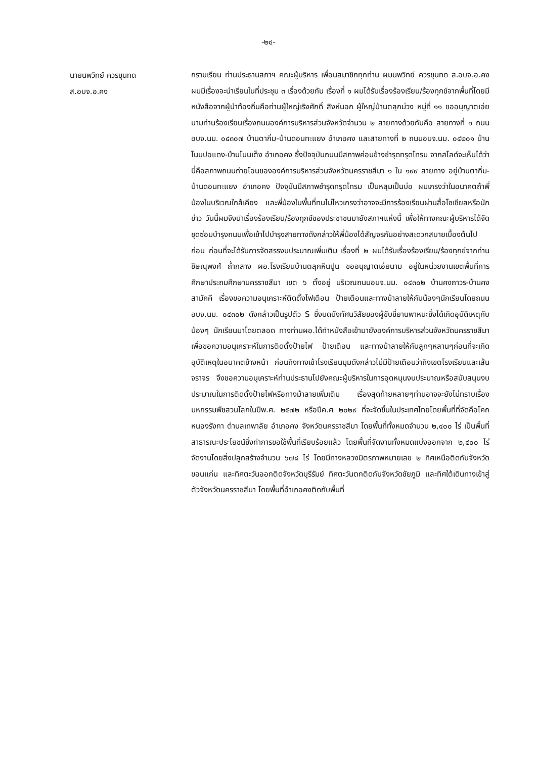-๒๔-
นายนพวิทย์ ควรขุนทด
ส.อบจ.อ.คง
กราบเรียน ท่านประธานสภาฯ คณะผู้บริหาร เพื่อนสมาชิกทุกท่าน ผมนพวิทย์ ควรขุนทด ส.อบจ.อ.คง ผมมีเรื่องจะนำเรียนในที่ประชุม ๓ เรื่องด้วยกัน เรื่องที่ ๑ ผมได้รับเรื่องร้องเรียน/ร้องทุกข์จากพื้นที่โดยมีหนังสือจากผู้นำท้องถิ่นคือท่านผู้ใหญ่เริงศักดิ์ สิงห์นอก ผู้ใหญ่บ้านตลุกม่วง หมู่ที่ ๑๑ ขออนุญาตเอ่ยนามท่านร้องเรียนเรื่องถนนองค์การบริหารส่วนจังหวัดจำนวน ๒ สายทางด้วยกันคือ สายทางที่ ๑ ถนนอบจ.นม. ๐๔๓๐๗ บ้านตากิ่ม-บ้านดอนทะแยง อำเภอคง และสายทางที่ ๒ ถนนอบจ.นม. ๐๔๒๐๑ บ้านโนนปอแดง-บ้านโนนเต็ง อำเภอคง ซึ่งปัจจุบันถนนมีสภาพค่อนข้างชำรุดทรุดโทรม จากสไลด์จะเห็นได้ว่านี่คือสภาพถนนถ่ายโอนขององค์การบริหารส่วนจังหวัดนครราชสีมา ๑ ใน ๑๙๙ สายทาง อยู่บ้านตากิ่ม-บ้านดอนทะแยง อำเภอคง ปัจจุบันมีสภาพชำรุดทรุดโทรม เป็นหลุมเป็นบ่อ ผมเกรงว่าในอนาคตถ้าพี่น้องในบริเวณใกล้เคียง และพี่น้องในพื้นที่ทนไม่ไหวเกรงว่าอาจจะมีการร้องเรียนผ่านสื่อโซเชียลหรือนักข่าว วันนี้ผมจึงนำเรื่องร้องเรียน/ร้องทุกข์ของประชาชนมายังสภาฯแห่งนี้ เพื่อให้ทางคณะผู้บริหารได้จัดชุดซ่อมบำรุงถนนเพื่อเข้าไปบำรุงสายทางดังกล่าวให้พี่น้องได้สัญจรกันอย่างสะดวกสบายเบื้องต้นไปก่อน ก่อนที่จะได้รับการจัดสรรงบประมาณเพิ่มเติม เรื่องที่ ๒ ผมได้รับเรื่องร้องเรียน/ร้องทุกข์จากท่านชิษณุพงศ์ ถ้ำกลาง ผอ.โรงเรียนบ้านตลุกหินปูน ขออนุญาตเอ่ยนาม อยู่ในหน่วยงานเขตพื้นที่การศึกษาประถมศึกษานครราชสีมา เขต ๖ ตั้งอยู่ บริเวณถนนอบจ.นม. ๐๔๓๐๒ บ้านคงถาวร-บ้านคงสามัคคี เรื่องขอความอนุเคราะห์ติดตั้งไฟเตือน ป้ายเตือนและทางม้าลายให้กับน้องๆนักเรียนโดยถนนอบจ.นม. ๐๔๓๐๒ ดังกล่าวเป็นรูปตัว S ซึ่งบดบังทัศนวิสัยของผู้ขับขี่ยานพาหนะซึ่งได้เกิดอุบัติเหตุกับน้องๆ นักเรียนมาโดยตลอด ทางท่านผอ.ได้ทำหนังสือเข้ามายังองค์การบริหารส่วนจังหวัดนครราชสีมาเพื่อขอความอนุเคราะห์ในการติดตั้งป้ายไฟ ป้ายเตือน และทางม้าลายให้กับลูกๆหลานๆก่อนที่จะเกิดอุบัติเหตุในอนาคตข้างหน้า ก่อนถึงทางเข้าโรงเรียนมุมดังกล่าวไม่มีป้ายเตือนว่าถึงเขตโรงเรียนและเส้นจราจร จึงขอความอนุเคราะห์ท่านประธานไปยังคณะผู้บริหารในการอุดหนุนงบประมาณหรือสนับสนุนงบประมาณในการติดตั้งป้ายไฟหรือทางม้าลายเพิ่มเติม เรื่องสุดท้ายหลายๆท่านอาจจะยังไม่ทราบเรื่องมหกรรมพืชสวนโลกในปีพ.ศ. ๒๕๗๒ หรือปีค.ศ ๒๐๒๙ ที่จะจัดขึ้นในประเทศไทยโดยพื้นที่ที่จัดคือโคกหนองรังกา ตำบลเทพาลัย อำเภอคง จังหวัดนครราชสีมา โดยพื้นที่ทั้งหมดจำนวน ๒,๔๐๐ ไร่ เป็นพื้นที่สาธารณะประโยชน์ซึ่งทำการขอใช้พื้นที่เรียบร้อยแล้ว โดยพื้นที่จัดงานทั้งหมดแบ่งออกจาก ๒,๔๐๐ ไร่ จัดงานโดยสิ่งปลูกสร้างจำนวน ๖๗๘ ไร่ โดยมีทางหลวงมิตรภาพหมายเลข ๒ ทิศเหนือติดกับจังหวัดขอนแก่น และทิศตะวันออกติดจังหวัดบุรีรัมย์ ทิศตะวันตกติดกับจังหวัดชัยภูมิ และทิศใต้เดินทางเข้าสู่ตัวจังหวัดนครราชสีมา โดยพื้นที่อำเภอคงติดกับพื้นที่